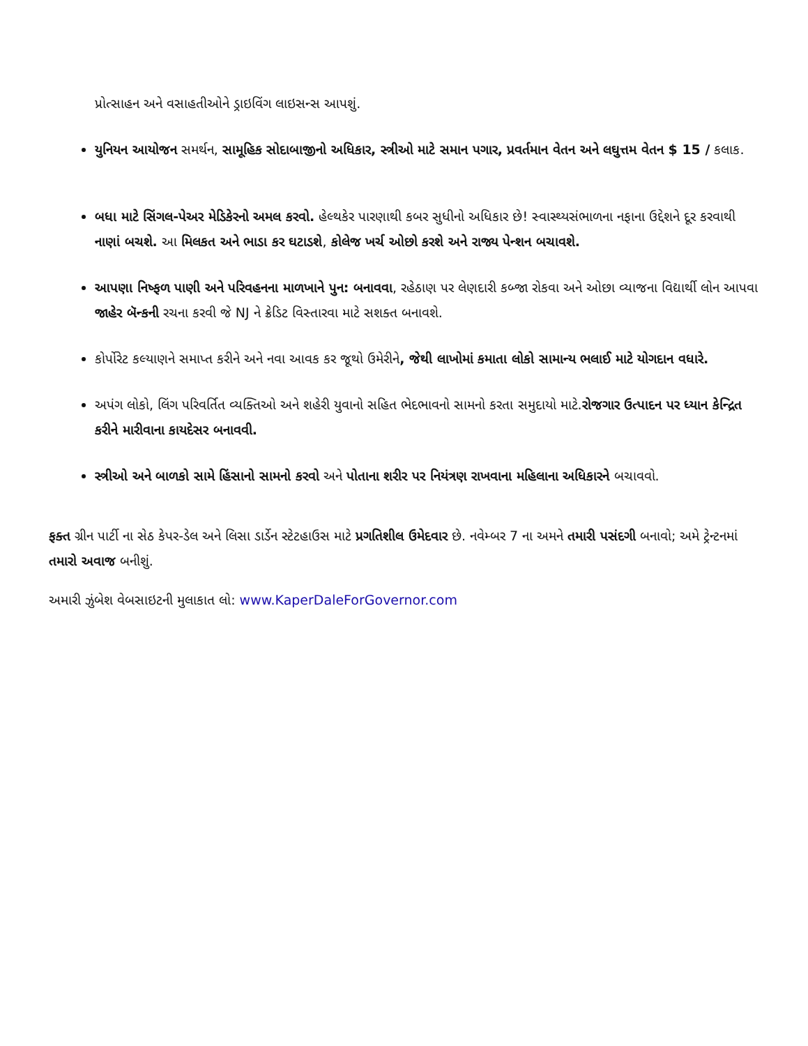પ્રોત્સાહન અને વસાહતીઓને ડ્રાઇવિંગ લાઇસન્સ આપશું.
યુનિયન આયોજન સમર્થન, સામૂહિક સોદાબાજીનો અધિકાર, સ્ત્રીઓ માટે સમાન પગાર, પ્રવર્તમાન વેતન અને લઘુત્તમ વેતન $ 15 / કલાક.
બધા માટે સિંગલ-પેઅર મેડિકેરનો અમલ કરવો. હેલ્થકેર પારણાથી કબર સુધીનો અધિકાર છે! સ્વાસ્થ્યસંભાળના નફાના ઉદ્દેશને દૂર કરવાથી નાણાં બચશે. આ મિલકત અને ભાડા કર ઘટાડશે, કોલેજ ખર્ચ ઓછો કરશે અને રાજ્ય પેન્શન બચાવશે.
આપણા નિષ્ફળ પાણી અને પરિવહનના માળખાને પુન: બનાવવા, રહેઠાણ પર લેણદારી કબ્જા રોકવા અને ઓછા વ્યાજના વિદ્યાર્થી લોન આપવા જાહેર બૅન્કની રચના કરવી જે NJ ને ક્રેડિટ વિસ્તારવા માટે સશક્ત બનાવશે.
કોર્પોરેટ કલ્યાણને સમાપ્ત કરીને અને નવા આવક કર જૂથો ઉમેરીને, જેથી લાખોમાં કમાતા લોકો સામાન્ય ભલાઈ માટે યોગદાન વધારે.
અપંગ લોકો, લિંગ પરિવર્તિત વ્યક્તિઓ અને શહેરી યુવાનો સહિત ભેદભાવનો સામનો કરતા સમુદાયો માટે.રોજગાર ઉત્પાદન પર ધ્યાન કેન્દ્રિત કરીને મારીવાના કાયદેસર બનાવવી.
સ્ત્રીઓ અને બાળકો સામે હિંસાનો સામનો કરવો અને પોતાના શરીર પર નિયંત્રણ રાખવાના મહિલાના અધિકારને બચાવવો.
ફક્ત ગ્રીન પાર્ટી ના સેઠ કેપર-ડેલ અને લિસા ડાર્ડેન સ્ટેટહાઉસ માટે પ્રગતિશીલ ઉમેદવાર છે. નવેમ્બર 7 ના અમને તમારી પસંદગી બનાવો; અમે ટ્રેન્ટનમાં તમારો અવાજ બનીશું.
અમારી ઝુંબેશ વેબસાઇટની મુલાકાત લો: www.KaperDaleForGovernor.com